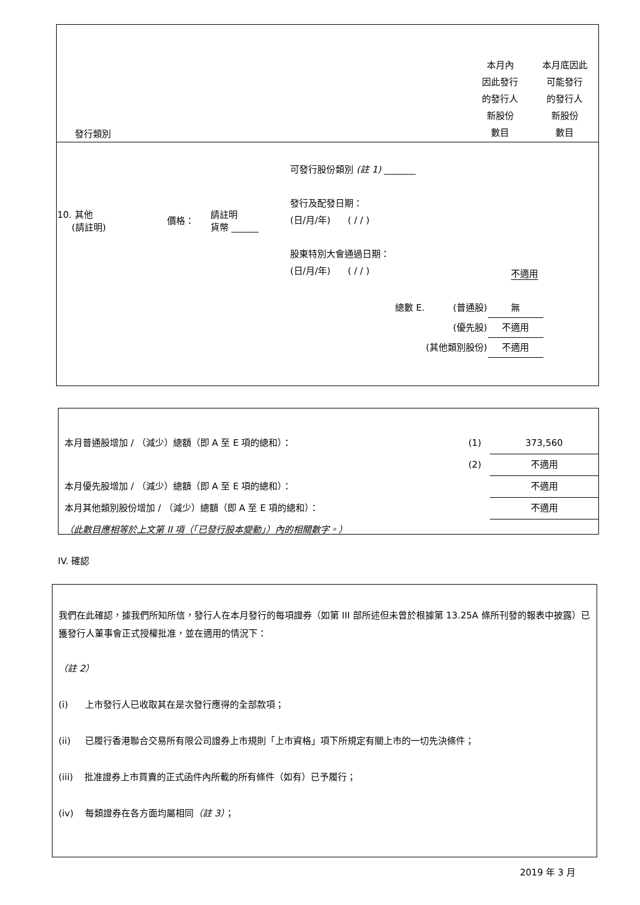| 發行類別 | | 本月內 因此發行 的發行人 新股份 數目 | 本月底因此 可能發行 的發行人 新股份 數目 |
| 10. 其他 (請註明) | 價格： | 請註明 貨幣 ______ | 可發行股份類別 (註 1) _______ 發行及配發日期： (日/月/年) ( / / ) 股東特別大會通過日期： (日/月/年) ( / / ) | 不適用 | |
| 總數 E. | (普通股) | 無 |
| | (優先股) | 不適用 |
| | (其他類別股份) | 不適用 |
| 本月普通股增加 / （減少）總額（即 A 至 E 項的總和）： | (1) | 373,560 |
| | (2) | 不適用 |
| 本月優先股增加 / （減少）總額（即 A 至 E 項的總和）： | | 不適用 |
| 本月其他類別股份增加 / （減少）總額（即 A 至 E 項的總和）： | | 不適用 |
| （此數目應相等於上文第 II 項（「已發行股本變動」）內的相關數字。） | | |
IV. 確認
我們在此確認，據我們所知所信，發行人在本月發行的每項證券（如第 III 部所述但未曾於根據第 13.25A 條所刊發的報表中披露）已獲發行人董事會正式授權批准，並在適用的情況下：
（註 2）
(i) 上市發行人已收取其在是次發行應得的全部款項；
(ii) 已履行香港聯合交易所有限公司證券上市規則「上市資格」項下所規定有關上市的一切先決條件；
(iii) 批准證券上市買賣的正式函件內所載的所有條件（如有）已予履行；
(iv) 每類證券在各方面均屬相同（註 3）；
2019 年 3 月